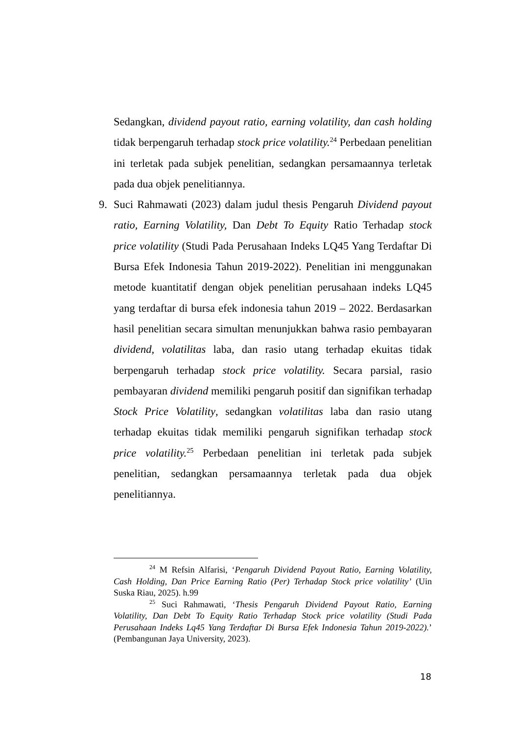Sedangkan, dividend payout ratio, earning volatility, dan cash holding tidak berpengaruh terhadap stock price volatility.<sup>24</sup> Perbedaan penelitian ini terletak pada subjek penelitian, sedangkan persamaannya terletak pada dua objek penelitiannya.
9. Suci Rahmawati (2023) dalam judul thesis Pengaruh Dividend payout ratio, Earning Volatility, Dan Debt To Equity Ratio Terhadap stock price volatility (Studi Pada Perusahaan Indeks LQ45 Yang Terdaftar Di Bursa Efek Indonesia Tahun 2019-2022). Penelitian ini menggunakan metode kuantitatif dengan objek penelitian perusahaan indeks LQ45 yang terdaftar di bursa efek indonesia tahun 2019 – 2022. Berdasarkan hasil penelitian secara simultan menunjukkan bahwa rasio pembayaran dividend, volatilitas laba, dan rasio utang terhadap ekuitas tidak berpengaruh terhadap stock price volatility. Secara parsial, rasio pembayaran dividend memiliki pengaruh positif dan signifikan terhadap Stock Price Volatility, sedangkan volatilitas laba dan rasio utang terhadap ekuitas tidak memiliki pengaruh signifikan terhadap stock price volatility.<sup>25</sup> Perbedaan penelitian ini terletak pada subjek penelitian, sedangkan persamaannya terletak pada dua objek penelitiannya.
<sup>24</sup> M Refsin Alfarisi, ‘Pengaruh Dividend Payout Ratio, Earning Volatility, Cash Holding, Dan Price Earning Ratio (Per) Terhadap Stock price volatility’ (Uin Suska Riau, 2025). h.99
<sup>25</sup> Suci Rahmawati, ‘Thesis Pengaruh Dividend Payout Ratio, Earning Volatility, Dan Debt To Equity Ratio Terhadap Stock price volatility (Studi Pada Perusahaan Indeks Lq45 Yang Terdaftar Di Bursa Efek Indonesia Tahun 2019-2022).’ (Pembangunan Jaya University, 2023).
18